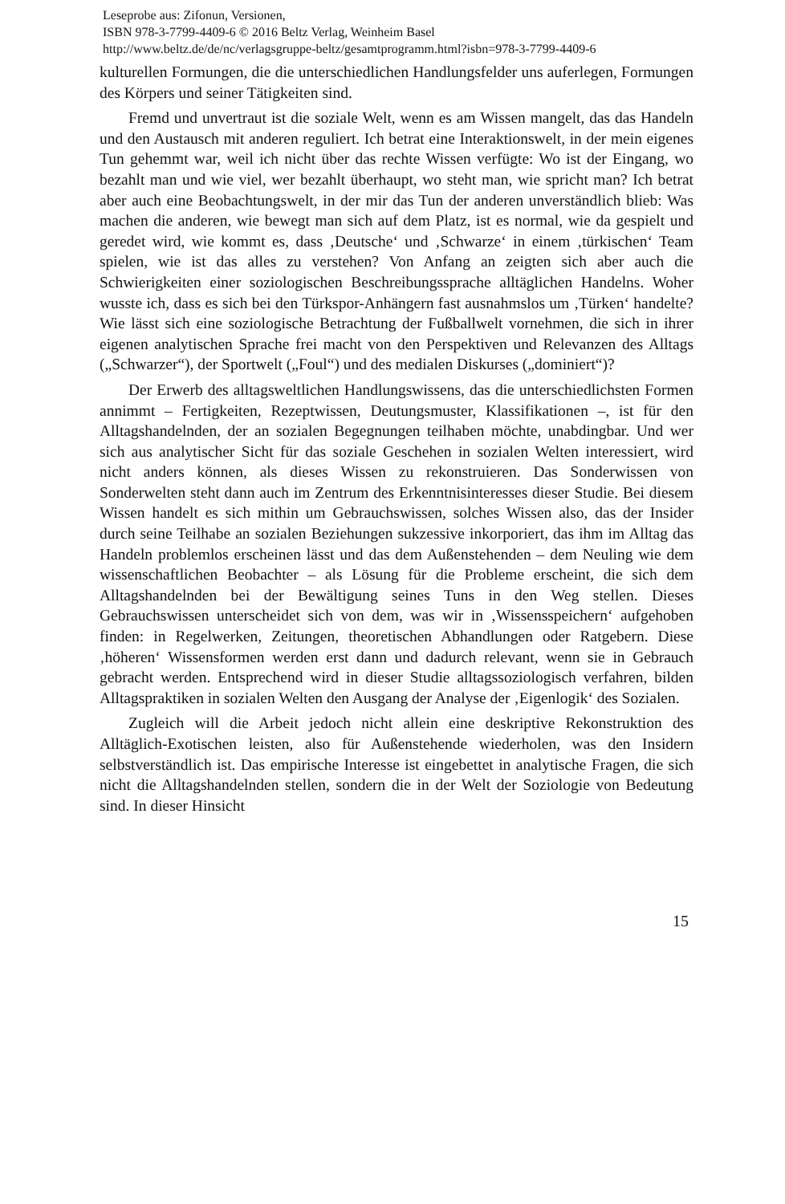Leseprobe aus: Zifonun, Versionen,
ISBN 978-3-7799-4409-6 © 2016 Beltz Verlag, Weinheim Basel
http://www.beltz.de/de/nc/verlagsgruppe-beltz/gesamtprogramm.html?isbn=978-3-7799-4409-6
kulturellen Formungen, die die unterschiedlichen Handlungsfelder uns auferlegen, Formungen des Körpers und seiner Tätigkeiten sind.
Fremd und unvertraut ist die soziale Welt, wenn es am Wissen mangelt, das das Handeln und den Austausch mit anderen reguliert. Ich betrat eine Interaktionswelt, in der mein eigenes Tun gehemmt war, weil ich nicht über das rechte Wissen verfügte: Wo ist der Eingang, wo bezahlt man und wie viel, wer bezahlt überhaupt, wo steht man, wie spricht man? Ich betrat aber auch eine Beobachtungswelt, in der mir das Tun der anderen unverständlich blieb: Was machen die anderen, wie bewegt man sich auf dem Platz, ist es normal, wie da gespielt und geredet wird, wie kommt es, dass ‚Deutsche‘ und ‚Schwarze‘ in einem ‚türkischen‘ Team spielen, wie ist das alles zu verstehen? Von Anfang an zeigten sich aber auch die Schwierigkeiten einer soziologischen Beschreibungssprache alltäglichen Handelns. Woher wusste ich, dass es sich bei den Türkspor-Anhängern fast ausnahmslos um ‚Türken‘ handelte? Wie lässt sich eine soziologische Betrachtung der Fußballwelt vornehmen, die sich in ihrer eigenen analytischen Sprache frei macht von den Perspektiven und Relevanzen des Alltags („Schwarzer“), der Sportwelt („Foul“) und des medialen Diskurses („dominiert“)?
Der Erwerb des alltagsweltlichen Handlungswissens, das die unterschiedlichsten Formen annimmt – Fertigkeiten, Rezeptwissen, Deutungsmuster, Klassifikationen –, ist für den Alltagshandelnden, der an sozialen Begegnungen teilhaben möchte, unabdingbar. Und wer sich aus analytischer Sicht für das soziale Geschehen in sozialen Welten interessiert, wird nicht anders können, als dieses Wissen zu rekonstruieren. Das Sonderwissen von Sonderwelten steht dann auch im Zentrum des Erkenntnisinteresses dieser Studie. Bei diesem Wissen handelt es sich mithin um Gebrauchswissen, solches Wissen also, das der Insider durch seine Teilhabe an sozialen Beziehungen sukzessive inkorporiert, das ihm im Alltag das Handeln problemlos erscheinen lässt und das dem Außenstehenden – dem Neuling wie dem wissenschaftlichen Beobachter – als Lösung für die Probleme erscheint, die sich dem Alltagshandelnden bei der Bewältigung seines Tuns in den Weg stellen. Dieses Gebrauchswissen unterscheidet sich von dem, was wir in ‚Wissensspeichern‘ aufgehoben finden: in Regelwerken, Zeitungen, theoretischen Abhandlungen oder Ratgebern. Diese ‚höheren‘ Wissensformen werden erst dann und dadurch relevant, wenn sie in Gebrauch gebracht werden. Entsprechend wird in dieser Studie alltagssoziologisch verfahren, bilden Alltagspraktiken in sozialen Welten den Ausgang der Analyse der ‚Eigenlogik‘ des Sozialen.
Zugleich will die Arbeit jedoch nicht allein eine deskriptive Rekonstruktion des Alltäglich-Exotischen leisten, also für Außenstehende wiederholen, was den Insidern selbstverständlich ist. Das empirische Interesse ist eingebettet in analytische Fragen, die sich nicht die Alltagshandelnden stellen, sondern die in der Welt der Soziologie von Bedeutung sind. In dieser Hinsicht
15